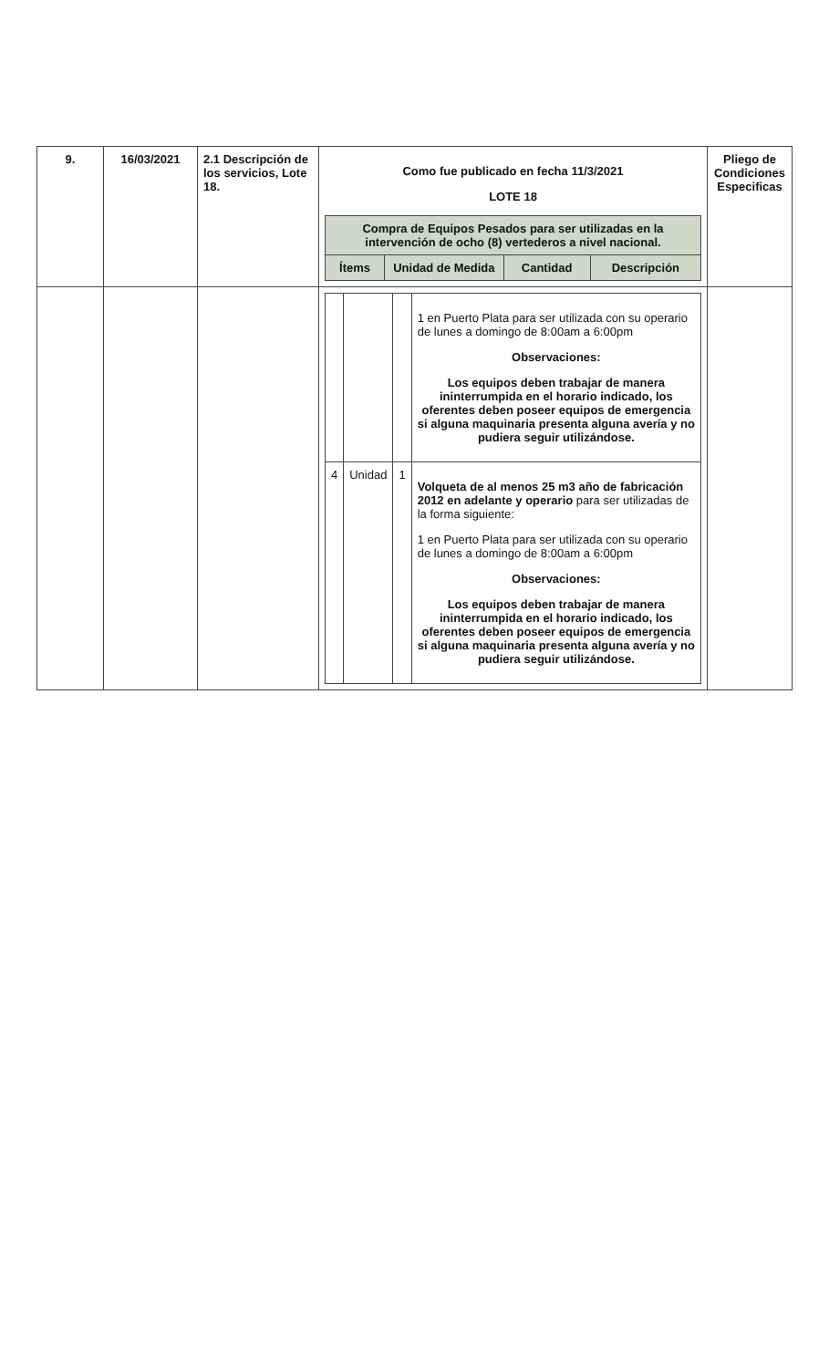| 9. | 16/03/2021 | 2.1 Descripción de los servicios, Lote 18. | Como fue publicado en fecha 11/3/2021 LOTE 18 / Compra de Equipos Pesados para ser utilizadas en la intervención de ocho (8) vertederos a nivel nacional. / / / / / --- / --- / --- / --- / / Ítems / Unidad de Medida / Cantidad / Descripción / | Pliego de Condiciones Especificas |
| | | | / / / / 1 en Puerto Plata para ser utilizada con su operario de lunes a domingo de 8:00am a 6:00pm Observaciones: Los equipos deben trabajar de manera ininterrumpida en el horario indicado, los oferentes deben poseer equipos de emergencia si alguna maquinaria presenta alguna avería y no pudiera seguir utilizándose. / / 4 / Unidad / 1 / Volqueta de al menos 25 m3 año de fabricación 2012 en adelante y operario para ser utilizadas de la forma siguiente: 1 en Puerto Plata para ser utilizada con su operario de lunes a domingo de 8:00am a 6:00pm Observaciones: Los equipos deben trabajar de manera ininterrumpida en el horario indicado, los oferentes deben poseer equipos de emergencia si alguna maquinaria presenta alguna avería y no pudiera seguir utilizándose. / | |